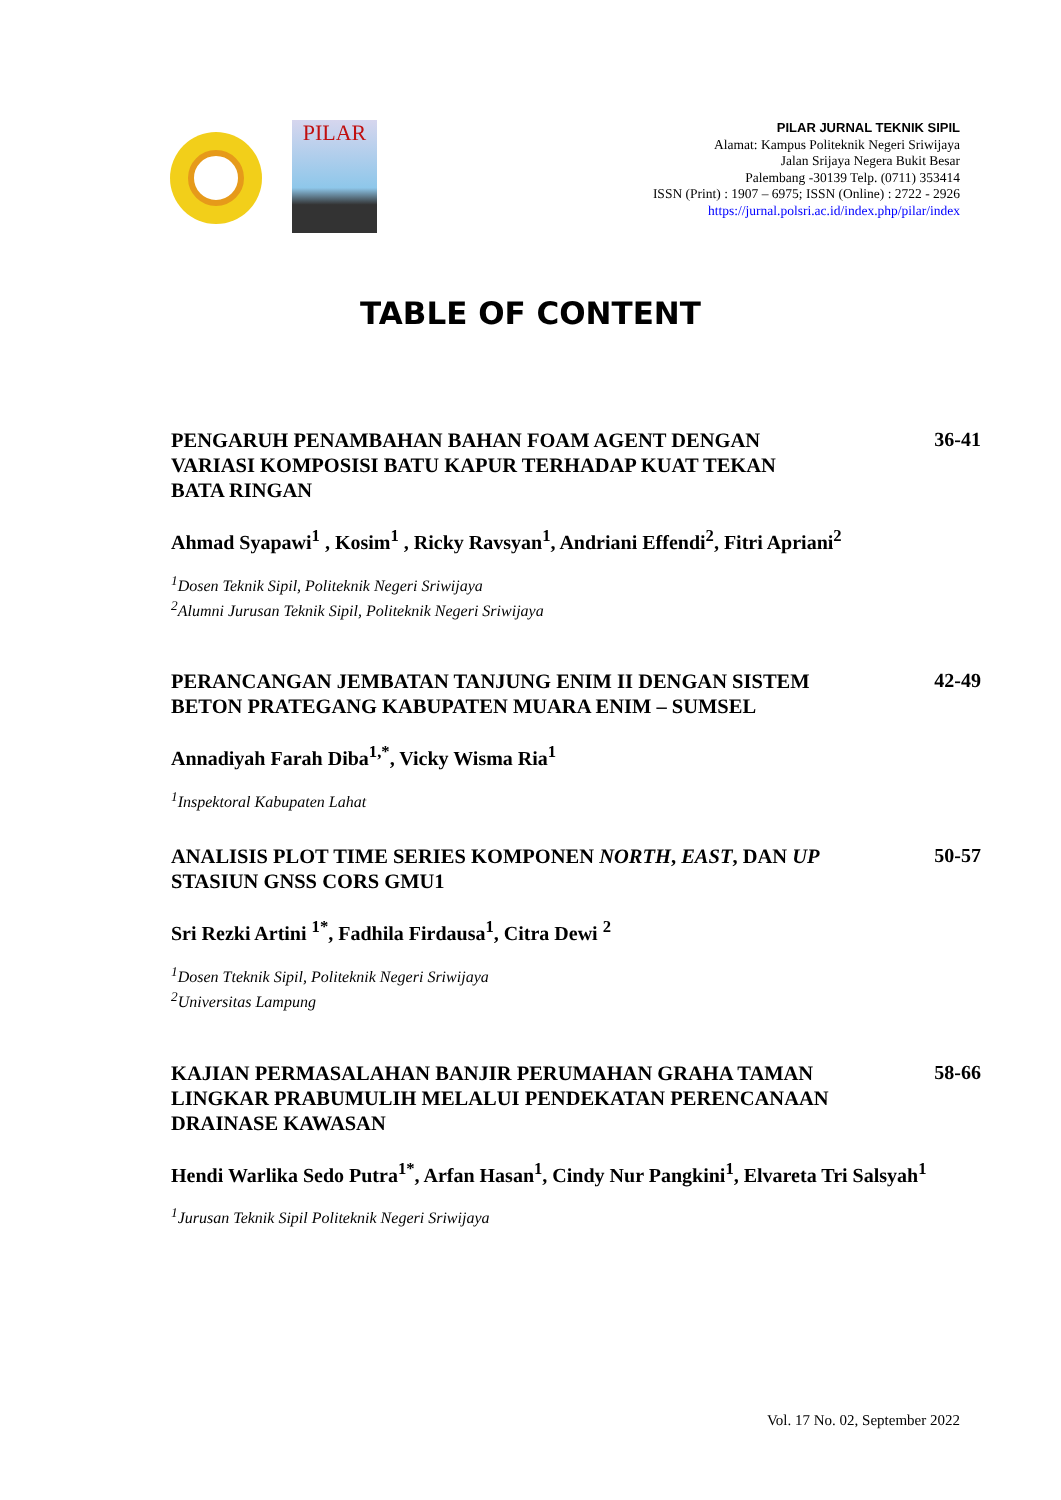PILAR
PILAR JURNAL TEKNIK SIPIL
Alamat: Kampus Politeknik Negeri Sriwijaya
Jalan Srijaya Negera Bukit Besar
Palembang -30139 Telp. (0711) 353414
ISSN (Print) : 1907 – 6975; ISSN (Online) : 2722 - 2926
https://jurnal.polsri.ac.id/index.php/pilar/index
TABLE OF CONTENT
PENGARUH PENAMBAHAN BAHAN FOAM AGENT DENGAN VARIASI KOMPOSISI BATU KAPUR TERHADAP KUAT TEKAN BATA RINGAN
36-41
Ahmad Syapawi<sup>1</sup> , Kosim<sup>1</sup> , Ricky Ravsyan<sup>1</sup>, Andriani Effendi<sup>2</sup>, Fitri Apriani<sup>2</sup>
<sup>1</sup> Dosen Teknik Sipil, Politeknik Negeri Sriwijaya
<sup>2</sup> Alumni Jurusan Teknik Sipil, Politeknik Negeri Sriwijaya
PERANCANGAN JEMBATAN TANJUNG ENIM II DENGAN SISTEM BETON PRATEGANG KABUPATEN MUARA ENIM – SUMSEL
42-49
Annadiyah Farah Diba<sup>1,*</sup>, Vicky Wisma Ria<sup>1</sup>
<sup>1</sup> Inspektoral Kabupaten Lahat
ANALISIS PLOT TIME SERIES KOMPONEN NORTH, EAST, DAN UP STASIUN GNSS CORS GMU1
50-57
Sri Rezki Artini <sup>1*</sup>, Fadhila Firdausa<sup>1</sup>, Citra Dewi <sup>2</sup>
<sup>1</sup> Dosen Tteknik Sipil, Politeknik Negeri Sriwijaya
<sup>2</sup> Universitas Lampung
KAJIAN PERMASALAHAN BANJIR PERUMAHAN GRAHA TAMAN LINGKAR PRABUMULIH MELALUI PENDEKATAN PERENCANAAN DRAINASE KAWASAN
58-66
Hendi Warlika Sedo Putra<sup>1*</sup>, Arfan Hasan<sup>1</sup>, Cindy Nur Pangkini<sup>1</sup>, Elvareta Tri Salsyah<sup>1</sup>
<sup>1</sup> Jurusan Teknik Sipil Politeknik Negeri Sriwijaya
Vol. 17 No. 02, September 2022